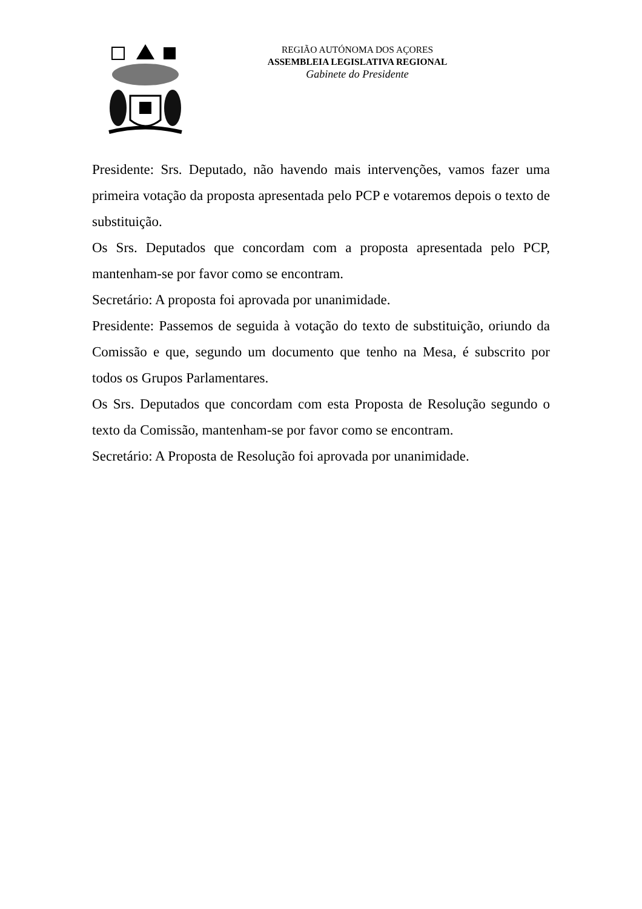REGIÃO AUTÓNOMA DOS AÇORES
ASSEMBLEIA LEGISLATIVA REGIONAL
Gabinete do Presidente
Presidente: Srs. Deputado, não havendo mais intervenções, vamos fazer uma primeira votação da proposta apresentada pelo PCP e votaremos depois o texto de substituição.
Os Srs. Deputados que concordam com a proposta apresentada pelo PCP, mantenham-se por favor como se encontram.
Secretário: A proposta foi aprovada por unanimidade.
Presidente: Passemos de seguida à votação do texto de substituição, oriundo da Comissão e que, segundo um documento que tenho na Mesa, é subscrito por todos os Grupos Parlamentares.
Os Srs. Deputados que concordam com esta Proposta de Resolução segundo o texto da Comissão, mantenham-se por favor como se encontram.
Secretário: A Proposta de Resolução foi aprovada por unanimidade.